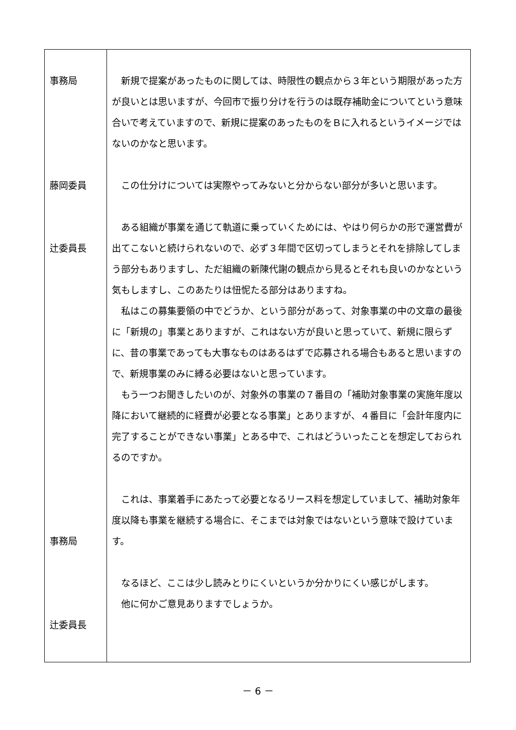| 事務局 藤岡委員 辻委員長 事務局 辻委員長 | 新規で提案があったものに関しては、時限性の観点から３年という期限があった方が良いとは思いますが、今回市で振り分けを行うのは既存補助金についてという意味合いで考えていますので、新規に提案のあったものをＢに入れるというイメージではないのかなと思います。 この仕分けについては実際やってみないと分からない部分が多いと思います。 ある組織が事業を通じて軌道に乗っていくためには、やはり何らかの形で運営費が出てこないと続けられないので、必ず３年間で区切ってしまうとそれを排除してしまう部分もありますし、ただ組織の新陳代謝の観点から見るとそれも良いのかなという気もしますし、このあたりは忸怩たる部分はありますね。 私はこの募集要領の中でどうか、という部分があって、対象事業の中の文章の最後に「新規の」事業とありますが、これはない方が良いと思っていて、新規に限らずに、昔の事業であっても大事なものはあるはずで応募される場合もあると思いますので、新規事業のみに縛る必要はないと思っています。 もう一つお聞きしたいのが、対象外の事業の７番目の「補助対象事業の実施年度以降において継続的に経費が必要となる事業」とありますが、４番目に「会計年度内に完了することができない事業」とある中で、これはどういったことを想定しておられるのですか。 これは、事業着手にあたって必要となるリース料を想定していまして、補助対象年度以降も事業を継続する場合に、そこまでは対象ではないという意味で設けています。 なるほど、ここは少し読みとりにくいというか分かりにくい感じがします。 他に何かご意見ありますでしょうか。 |
－ 6 －